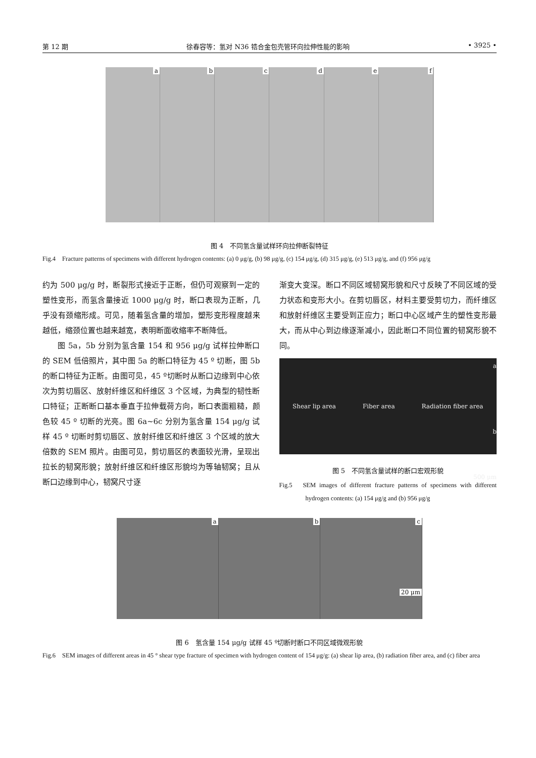第 12 期 徐春容等：氢对 N36 锆合金包壳管环向拉伸性能的影响 • 3925 •
a b c d e f
图 4　不同氢含量试样环向拉伸断裂特征
Fig.4　Fracture patterns of specimens with different hydrogen contents: (a) 0 μg/g, (b) 98 μg/g, (c) 154 μg/g, (d) 315 μg/g, (e) 513 μg/g, and (f) 956 μg/g
约为 500 μg/g 时，断裂形式接近于正断，但仍可观察到一定的塑性变形，而氢含量接近 1000 μg/g 时，断口表现为正断，几乎没有颈缩形成。可见，随着氢含量的增加，塑形变形程度越来越低，缩颈位置也越来越宽，表明断面收缩率不断降低。
图 5a，5b 分别为氢含量 154 和 956 μg/g 试样拉伸断口的 SEM 低倍照片，其中图 5a 的断口特征为 45 º 切断，图 5b 的断口特征为正断。由图可见，45 º切断时从断口边缘到中心依次为剪切唇区、放射纤维区和纤维区 3 个区域，为典型的韧性断口特征；正断断口基本垂直于拉伸载荷方向，断口表面粗糙，颜色较 45 º 切断的光亮。图 6a~6c 分别为氢含量 154 μg/g 试样 45 º 切断时剪切唇区、放射纤维区和纤维区 3 个区域的放大倍数的 SEM 照片。由图可见，剪切唇区的表面较光滑，呈现出拉长的韧窝形貌；放射纤维区和纤维区形貌均为等轴韧窝；且从断口边缘到中心，韧窝尺寸逐
渐变大变深。断口不同区域韧窝形貌和尺寸反映了不同区域的受力状态和变形大小。在剪切唇区，材料主要受剪切力，而纤维区和放射纤维区主要受到正应力；断口中心区域产生的塑性变形最大，而从中心到边缘逐渐减小，因此断口不同位置的韧窝形貌不同。
a
Shear lip area Fiber area Radiation fiber area
b
500 μm
图 5　不同氢含量试样的断口宏观形貌
Fig.5　SEM images of different fracture patterns of specimens with different hydrogen contents: (a) 154 μg/g and (b) 956 μg/g
a b c
20 μm
图 6　氢含量 154 μg/g 试样 45 º切断时断口不同区域微观形貌
Fig.6　SEM images of different areas in 45 ° shear type fracture of specimen with hydrogen content of 154 μg/g: (a) shear lip area, (b) radiation fiber area, and (c) fiber area